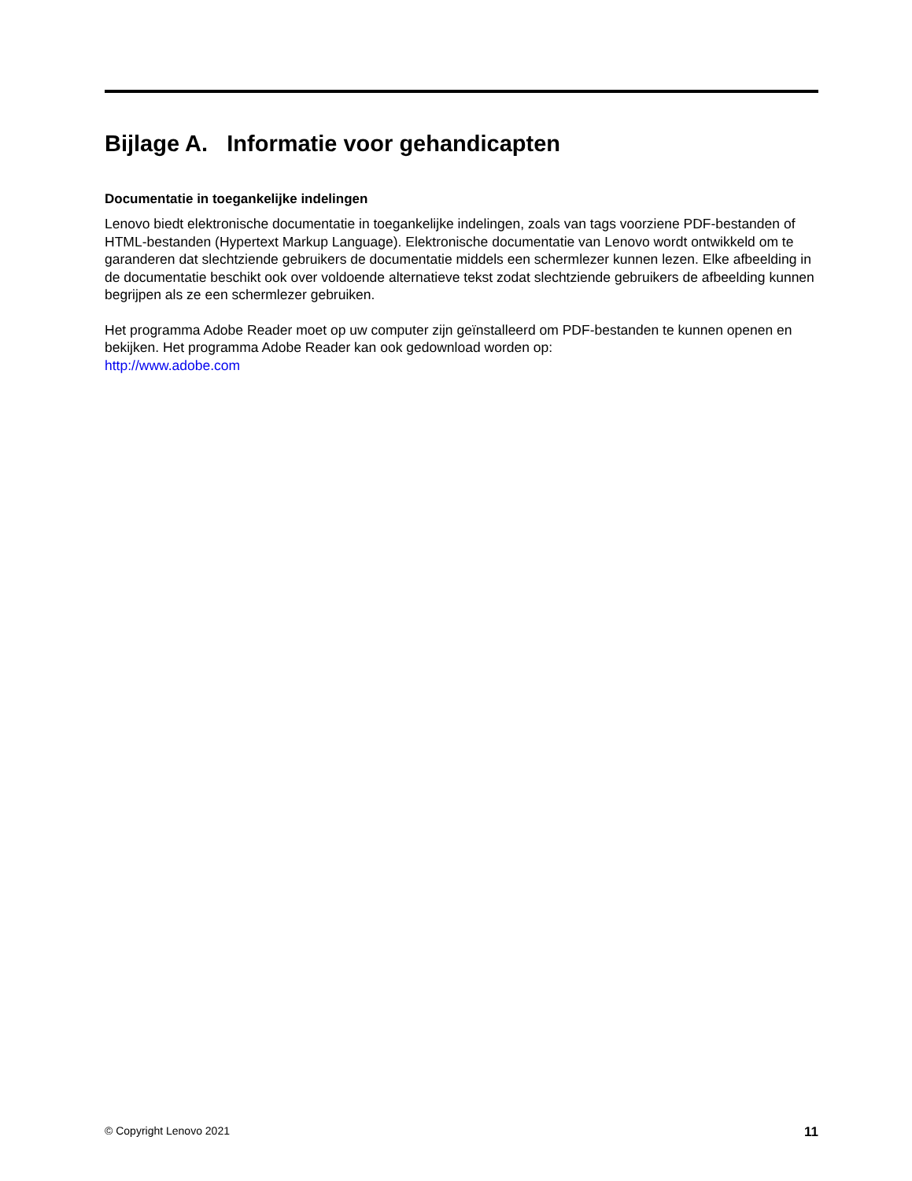Bijlage A. Informatie voor gehandicapten
Documentatie in toegankelijke indelingen
Lenovo biedt elektronische documentatie in toegankelijke indelingen, zoals van tags voorziene PDF-bestanden of HTML-bestanden (Hypertext Markup Language). Elektronische documentatie van Lenovo wordt ontwikkeld om te garanderen dat slechtziende gebruikers de documentatie middels een schermlezer kunnen lezen. Elke afbeelding in de documentatie beschikt ook over voldoende alternatieve tekst zodat slechtziende gebruikers de afbeelding kunnen begrijpen als ze een schermlezer gebruiken.
Het programma Adobe Reader moet op uw computer zijn geïnstalleerd om PDF-bestanden te kunnen openen en bekijken. Het programma Adobe Reader kan ook gedownload worden op:
http://www.adobe.com
© Copyright Lenovo 2021 11